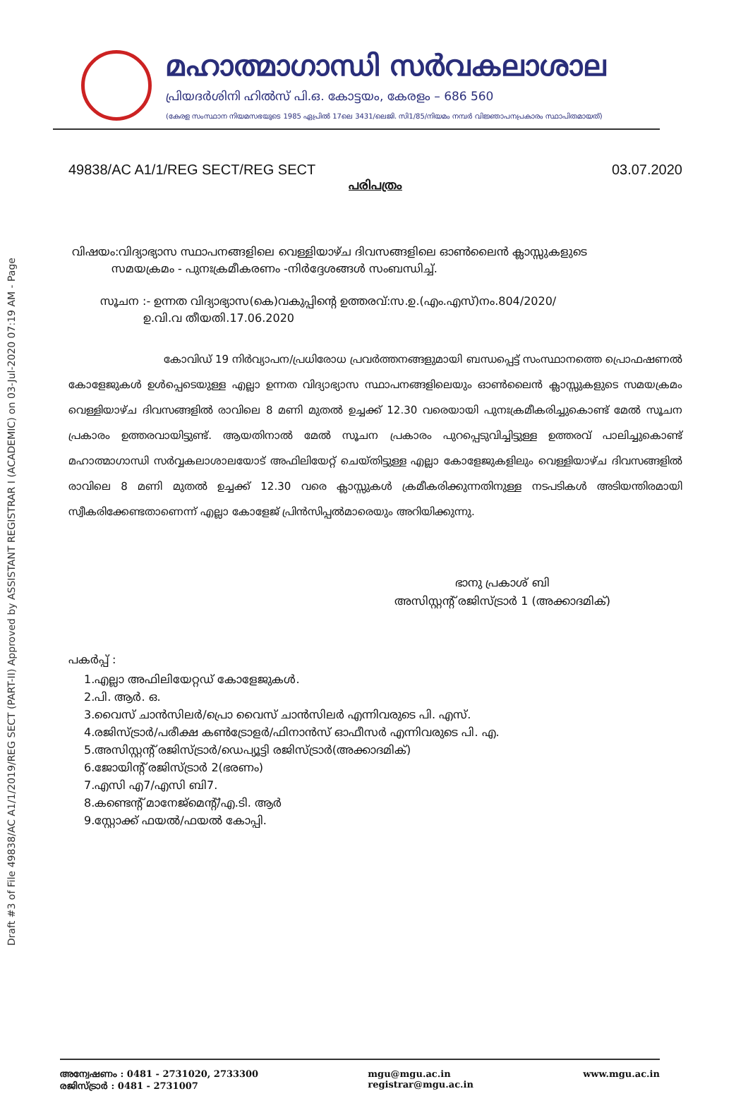Draft #3 of File 49838/AC A1/1/2019/REG SECT (PART-II) Approved by ASSISTANT REGISTRAR I (ACADEMIC) on 03-Jul-2020 07:19 AM - Page
മഹാത്മാഗാന്ധി സർവകലാശാല
പ്രിയദർശിനി ഹിൽസ് പി.ഒ. കോട്ടയം, കേരളം – 686 560
(കേരള സംസ്ഥാന നിയമസഭയുടെ 1985 ഏപ്രിൽ 17ലെ 3431/ലെജി. സി1/85/നിയമം നമ്പർ വിജ്ഞാപനപ്രകാരം സ്ഥാപിതമായത്)
49838/AC A1/1/REG SECT/REG SECT 03.07.2020
പരിപത്രം
വിഷയം:വിദ്യാഭ്യാസ സ്ഥാപനങ്ങളിലെ വെള്ളിയാഴ്ച ദിവസങ്ങളിലെ ഓൺലൈൻ ക്ലാസ്സുകളുടെ
സമയക്രമം - പുനഃക്രമീകരണം -നിർദ്ദേശങ്ങൾ സംബന്ധിച്ച്.
സൂചന :- ഉന്നത വിദ്യാഭ്യാസ(കെ)വകുപ്പിന്റെ ഉത്തരവ്:സ.ഉ.(എം.എസ്)നം.804/2020/
ഉ.വി.വ തീയതി.17.06.2020
കോവിഡ് 19 നിർവ്യാപന/പ്രധിരോധ പ്രവർത്തനങ്ങളുമായി ബന്ധപ്പെട്ട് സംസ്ഥാനത്തെ പ്രൊഫഷണൽ കോളേജുകൾ ഉൾപ്പെടെയുള്ള എല്ലാ ഉന്നത വിദ്യാഭ്യാസ സ്ഥാപനങ്ങളിലെയും ഓൺലൈൻ ക്ലാസ്സുകളുടെ സമയക്രമം വെള്ളിയാഴ്ച ദിവസങ്ങളിൽ രാവിലെ 8 മണി മുതൽ ഉച്ചക്ക് 12.30 വരെയായി പുനഃക്രമീകരിച്ചുകൊണ്ട് മേൽ സൂചന പ്രകാരം ഉത്തരവായിട്ടുണ്ട്. ആയതിനാൽ മേൽ സൂചന പ്രകാരം പുറപ്പെടുവിച്ചിട്ടുള്ള ഉത്തരവ് പാലിച്ചുകൊണ്ട് മഹാത്മാഗാന്ധി സർവ്വകലാശാലയോട് അഫിലിയേറ്റ് ചെയ്തിട്ടുള്ള എല്ലാ കോളേജുകളിലും വെള്ളിയാഴ്ച ദിവസങ്ങളിൽ രാവിലെ 8 മണി മുതൽ ഉച്ചക്ക് 12.30 വരെ ക്ലാസ്സുകൾ ക്രമീകരിക്കുന്നതിനുള്ള നടപടികൾ അടിയന്തിരമായി സ്വീകരിക്കേണ്ടതാണെന്ന് എല്ലാ കോളേജ് പ്രിൻസിപ്പൽമാരെയും അറിയിക്കുന്നു.
ഭാനു പ്രകാശ് ബി
അസിസ്റ്റന്റ് രജിസ്ട്രാർ 1 (അക്കാദമിക്)
പകർപ്പ് :
1.എല്ലാ അഫിലിയേറ്റഡ് കോളേജുകൾ.
2.പി. ആർ. ഒ.
3.വൈസ് ചാൻസിലർ/പ്രൊ വൈസ് ചാൻസിലർ എന്നിവരുടെ പി. എസ്.
4.രജിസ്ട്രാർ/പരീക്ഷ കൺട്രോളർ/ഫിനാൻസ് ഓഫീസർ എന്നിവരുടെ പി. എ.
5.അസിസ്റ്റന്റ് രജിസ്ട്രാർ/ഡെപ്യൂട്ടി രജിസ്ട്രാർ(അക്കാദമിക്)
6.ജോയിന്റ് രജിസ്ട്രാർ 2(ഭരണം)
7.എസി എ7/എസി ബി7.
8.കണ്ടെന്റ് മാനേജ്മെന്റ്/എ.ടി. ആർ
9.സ്റ്റോക്ക് ഫയൽ/ഫയൽ കോപ്പി.
അന്വേഷണം : 0481 - 2731020, 2733300
രജിസ്ട്രാർ : 0481 - 2731007
mgu@mgu.ac.in
registrar@mgu.ac.in
www.mgu.ac.in